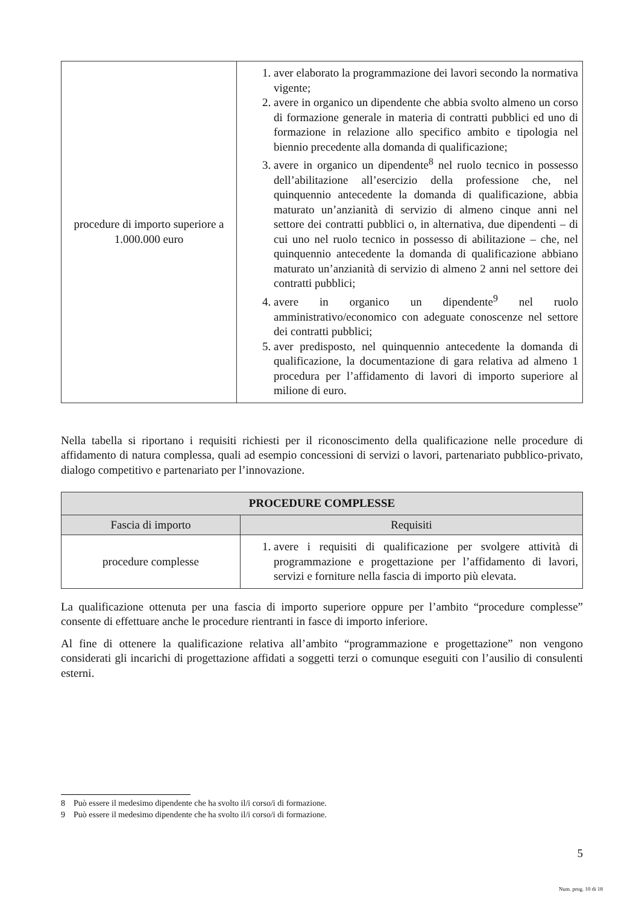| procedure di importo superiore a 1.000.000 euro | 1. aver elaborato la programmazione dei lavori secondo la normativa vigente; 2. avere in organico un dipendente che abbia svolto almeno un corso di formazione generale in materia di contratti pubblici ed uno di formazione in relazione allo specifico ambito e tipologia nel biennio precedente alla domanda di qualificazione; 3. avere in organico un dipendente<sup>8</sup> nel ruolo tecnico in possesso dell’abilitazione all’esercizio della professione che, nel quinquennio antecedente la domanda di qualificazione, abbia maturato un’anzianità di servizio di almeno cinque anni nel settore dei contratti pubblici o, in alternativa, due dipendenti – di cui uno nel ruolo tecnico in possesso di abilitazione – che, nel quinquennio antecedente la domanda di qualificazione abbiano maturato un’anzianità di servizio di almeno 2 anni nel settore dei contratti pubblici; 4. avere in organico un dipendente<sup>9</sup> nel ruolo amministrativo/economico con adeguate conoscenze nel settore dei contratti pubblici; 5. aver predisposto, nel quinquennio antecedente la domanda di qualificazione, la documentazione di gara relativa ad almeno 1 procedura per l’affidamento di lavori di importo superiore al milione di euro. |
Nella tabella si riportano i requisiti richiesti per il riconoscimento della qualificazione nelle procedure di affidamento di natura complessa, quali ad esempio concessioni di servizi o lavori, partenariato pubblico-privato, dialogo competitivo e partenariato per l’innovazione.
| PROCEDURE COMPLESSE | |
| --- | --- |
| Fascia di importo | Requisiti |
| procedure complesse | 1. avere i requisiti di qualificazione per svolgere attività di programmazione e progettazione per l’affidamento di lavori, servizi e forniture nella fascia di importo più elevata. |
La qualificazione ottenuta per una fascia di importo superiore oppure per l’ambito “procedure complesse” consente di effettuare anche le procedure rientranti in fasce di importo inferiore.
Al fine di ottenere la qualificazione relativa all’ambito “programmazione e progettazione” non vengono considerati gli incarichi di progettazione affidati a soggetti terzi o comunque eseguiti con l’ausilio di consulenti esterni.
8 Può essere il medesimo dipendente che ha svolto il/i corso/i di formazione.
9 Può essere il medesimo dipendente che ha svolto il/i corso/i di formazione.
5
Num. prog. 10 di 18